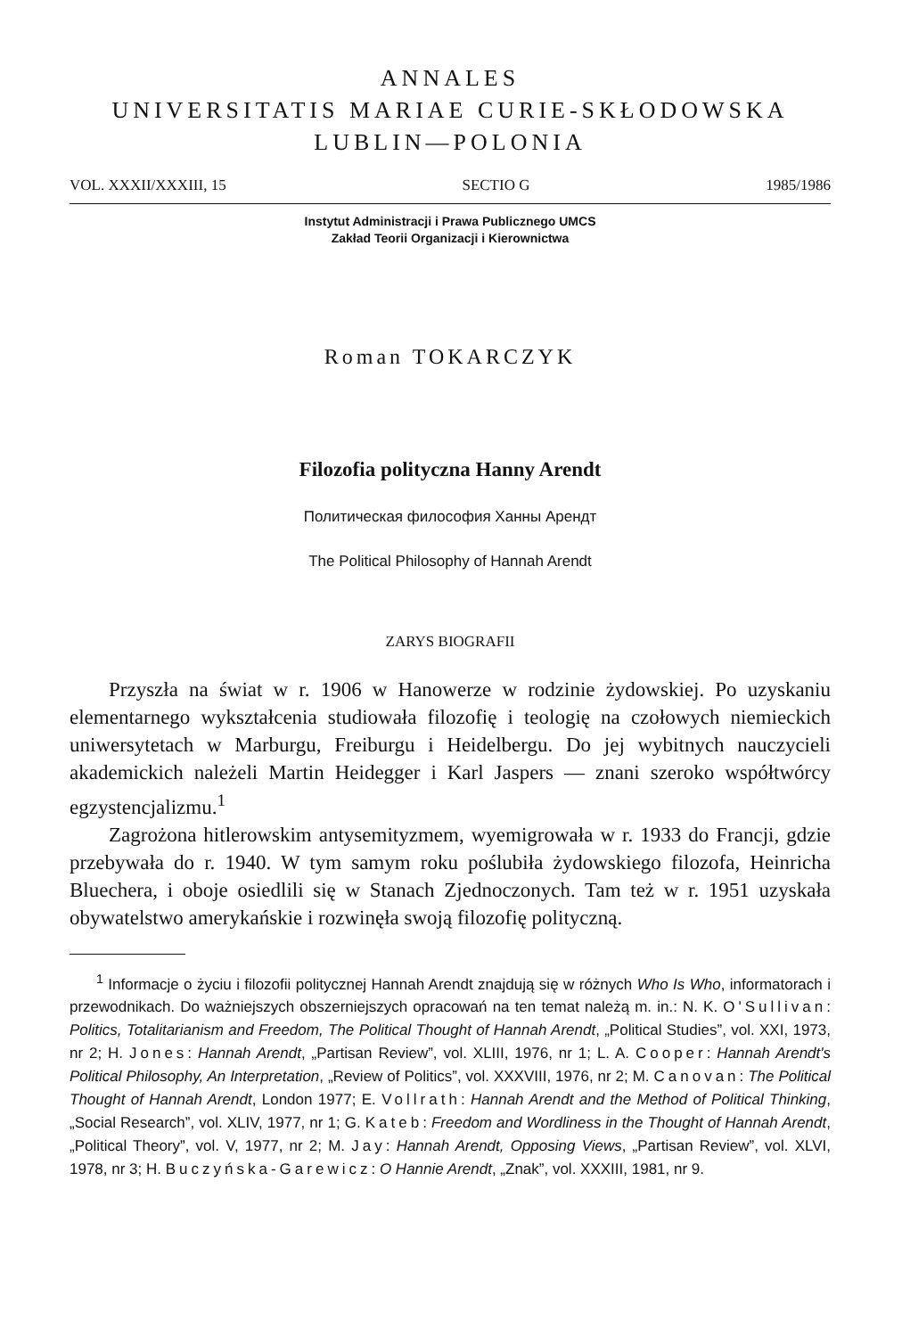ANNALES
UNIVERSITATIS MARIAE CURIE-SKŁODOWSKA
LUBLIN—POLONIA
VOL. XXXII/XXXIII, 15 SECTIO G 1985/1986
Instytut Administracji i Prawa Publicznego UMCS
Zakład Teorii Organizacji i Kierownictwa
Roman TOKARCZYK
Filozofia polityczna Hanny Arendt
Политическая философия Ханны Арендт
The Political Philosophy of Hannah Arendt
ZARYS BIOGRAFII
Przyszła na świat w r. 1906 w Hanowerze w rodzinie żydowskiej. Po uzyskaniu elementarnego wykształcenia studiowała filozofię i teologię na czołowych niemieckich uniwersytetach w Marburgu, Freiburgu i Heidelbergu. Do jej wybitnych nauczycieli akademickich należeli Martin Heidegger i Karl Jaspers — znani szeroko współtwórcy egzystencjalizmu.<sup>1</sup>
Zagrożona hitlerowskim antysemityzmem, wyemigrowała w r. 1933 do Francji, gdzie przebywała do r. 1940. W tym samym roku poślubiła żydowskiego filozofa, Heinricha Bluechera, i oboje osiedlili się w Stanach Zjednoczonych. Tam też w r. 1951 uzyskała obywatelstwo amerykańskie i rozwinęła swoją filozofię polityczną.
<sup>1</sup> Informacje o życiu i filozofii politycznej Hannah Arendt znajdują się w różnych Who Is Who, informatorach i przewodnikach. Do ważniejszych obszerniejszych opracowań na ten temat należą m. in.: N. K. O'Sullivan: Politics, Totalitarianism and Freedom, The Political Thought of Hannah Arendt, „Political Studies”, vol. XXI, 1973, nr 2; H. Jones: Hannah Arendt, „Partisan Review”, vol. XLIII, 1976, nr 1; L. A. Cooper: Hannah Arendt's Political Philosophy, An Interpretation, „Review of Politics”, vol. XXXVIII, 1976, nr 2; M. Canovan: The Political Thought of Hannah Arendt, London 1977; E. Vollrath: Hannah Arendt and the Method of Political Thinking, „Social Research”, vol. XLIV, 1977, nr 1; G. Kateb: Freedom and Wordliness in the Thought of Hannah Arendt, „Political Theory”, vol. V, 1977, nr 2; M. Jay: Hannah Arendt, Opposing Views, „Partisan Review”, vol. XLVI, 1978, nr 3; H. Buczyńska-Garewicz: O Hannie Arendt, „Znak”, vol. XXXIII, 1981, nr 9.